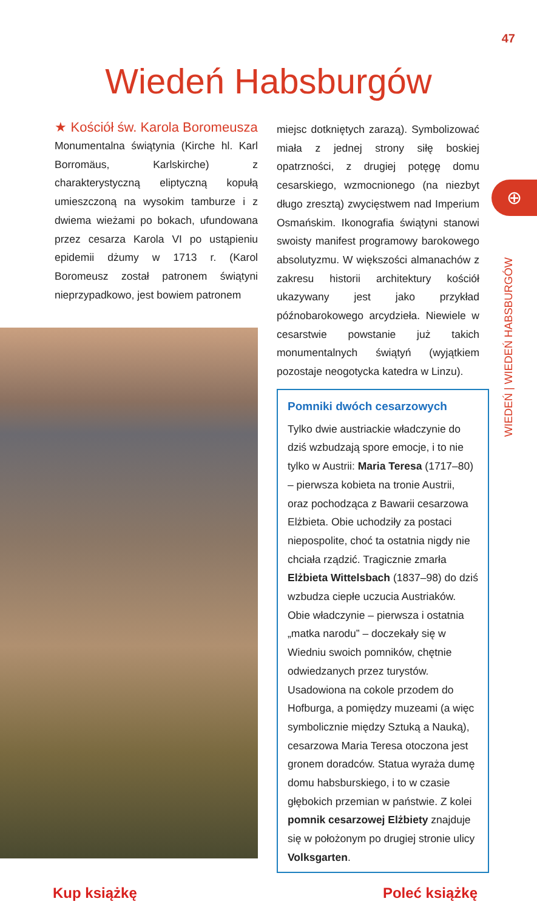47
Wiedeń Habsburgów
★ Kościół św. Karola Boromeusza
Monumentalna świątynia (Kirche hl. Karl Borromäus, Karlskirche) z charakterystyczną eliptyczną kopułą umieszczoną na wysokim tamburze i z dwiema wieżami po bokach, ufundowana przez cesarza Karola VI po ustąpieniu epidemii dżumy w 1713 r. (Karol Boromeusz został patronem świątyni nieprzypadkowo, jest bowiem patronem
miejsc dotkniętych zarazą). Symbolizować miała z jednej strony siłę boskiej opatrzności, z drugiej potęgę domu cesarskiego, wzmocnionego (na niezbyt długo zresztą) zwycięstwem nad Imperium Osmańskim. Ikonografia świątyni stanowi swoisty manifest programowy barokowego absolutyzmu. W większości almanachów z zakresu historii architektury kościół ukazywany jest jako przykład późnobarokowego arcydzieła. Niewiele w cesarstwie powstanie już takich monumentalnych świątyń (wyjątkiem pozostaje neogotycka katedra w Linzu).
Pomniki dwóch cesarzowych
Tylko dwie austriackie władczynie do dziś wzbudzają spore emocje, i to nie tylko w Austrii: Maria Teresa (1717–80) – pierwsza kobieta na tronie Austrii, oraz pochodząca z Bawarii cesarzowa Elżbieta. Obie uchodziły za postaci niepospolite, choć ta ostatnia nigdy nie chciała rządzić. Tragicznie zmarła Elżbieta Wittelsbach (1837–98) do dziś wzbudza ciepłe uczucia Austriaków. Obie władczynie – pierwsza i ostatnia „matka narodu” – doczekały się w Wiedniu swoich pomników, chętnie odwiedzanych przez turystów. Usadowiona na cokole przodem do Hofburga, a pomiędzy muzeami (a więc symbolicznie między Sztuką a Nauką), cesarzowa Maria Teresa otoczona jest gronem doradców. Statua wyraża dumę domu habsburskiego, i to w czasie głębokich przemian w państwie. Z kolei pomnik cesarzowej Elżbiety znajduje się w położonym po drugiej stronie ulicy Volksgarten.
⊕
WIEDEŃ | WIEDEŃ HABSBURGÓW
Kup książkę Poleć książkę